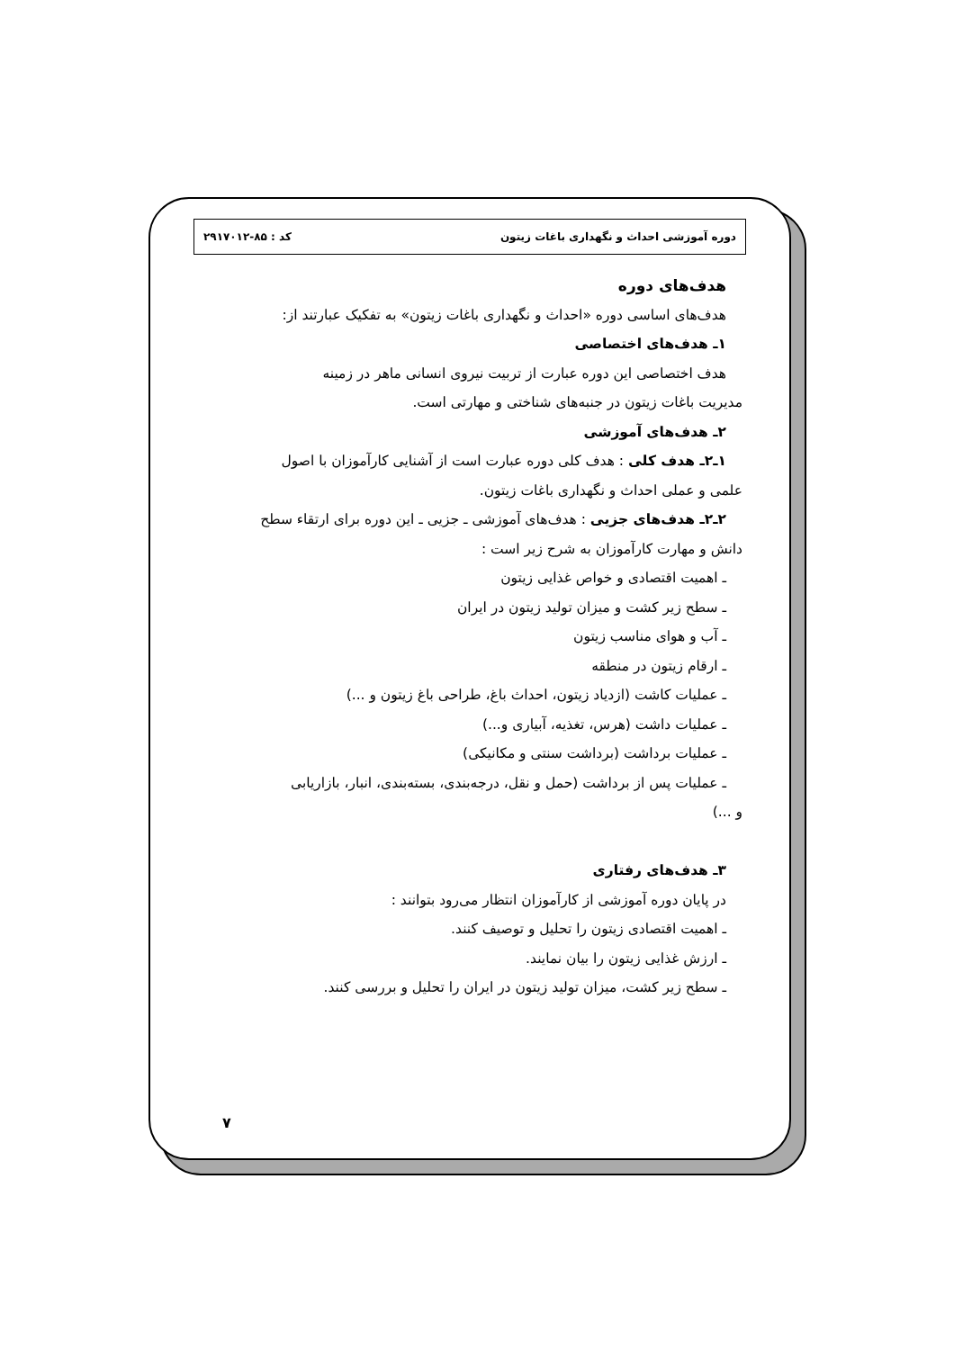دوره آموزشی احداث و نگهداری باغات زیتون کد : ۸۵-۲۹۱۷۰۱۲
هدف‌های دوره
هدف‌های اساسی دوره «احداث و نگهداری باغات زیتون» به تفکیک عبارتند از:
۱ـ هدف‌های اختصاصی
هدف اختصاصی این دوره عبارت از تربیت نیروی انسانی ماهر در زمینه
مدیریت باغات زیتون در جنبه‌های شناختی و مهارتی است.
۲ـ هدف‌های آموزشی
۱ـ۲ـ هدف کلی : هدف کلی دوره عبارت است از آشنایی کارآموزان با اصول
علمی و عملی احداث و نگهداری باغات زیتون.
۲ـ۲ـ هدف‌های جزیی : هدف‌های آموزشی ـ جزیی ـ این دوره برای ارتقاء سطح
دانش و مهارت کارآموزان به شرح زیر است :
ـ اهمیت اقتصادی و خواص غذایی زیتون
ـ سطح زیر کشت و میزان تولید زیتون در ایران
ـ آب و هوای مناسب زیتون
ـ ارقام زیتون در منطقه
ـ عملیات کاشت (ازدیاد زیتون، احداث باغ، طراحی باغ زیتون و ...)
ـ عملیات داشت (هرس، تغذیه، آبیاری و...)
ـ عملیات برداشت (برداشت سنتی و مکانیکی)
ـ عملیات پس از برداشت (حمل و نقل، درجه‌بندی، بسته‌بندی، انبار، بازاریابی
و ...)
۳ـ هدف‌های رفتاری
در پایان دوره آموزشی از کارآموزان انتظار می‌رود بتوانند :
ـ اهمیت اقتصادی زیتون را تحلیل و توصیف کنند.
ـ ارزش غذایی زیتون را بیان نمایند.
ـ سطح زیر کشت، میزان تولید زیتون در ایران را تحلیل و بررسی کنند.
۷